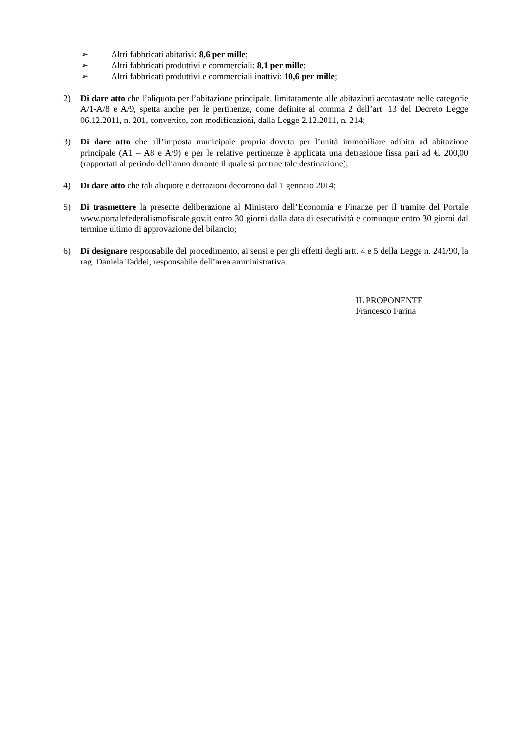➢ Altri fabbricati abitativi: 8,6 per mille;
➢ Altri fabbricati produttivi e commerciali: 8,1 per mille;
➢ Altri fabbricati produttivi e commerciali inattivi: 10,6 per mille;
2) Di dare atto che l’aliquota per l’abitazione principale, limitatamente alle abitazioni accatastate nelle categorie A/1-A/8 e A/9, spetta anche per le pertinenze, come definite al comma 2 dell’art. 13 del Decreto Legge 06.12.2011, n. 201, convertito, con modificazioni, dalla Legge 2.12.2011, n. 214;
3) Di dare atto che all’imposta municipale propria dovuta per l’unità immobiliare adibita ad abitazione principale (A1 – A8 e A/9) e per le relative pertinenze è applicata una detrazione fissa pari ad €. 200,00 (rapportati al periodo dell’anno durante il quale si protrae tale destinazione);
4) Di dare atto che tali aliquote e detrazioni decorrono dal 1 gennaio 2014;
5) Di trasmettere la presente deliberazione al Ministero dell’Economia e Finanze per il tramite del Portale www.portalefederalismofiscale.gov.it entro 30 giorni dalla data di esecutività e comunque entro 30 giorni dal termine ultimo di approvazione del bilancio;
6) Di designare responsabile del procedimento, ai sensi e per gli effetti degli artt. 4 e 5 della Legge n. 241/90, la rag. Daniela Taddei, responsabile dell’area amministrativa.
IL PROPONENTE
Francesco Farina